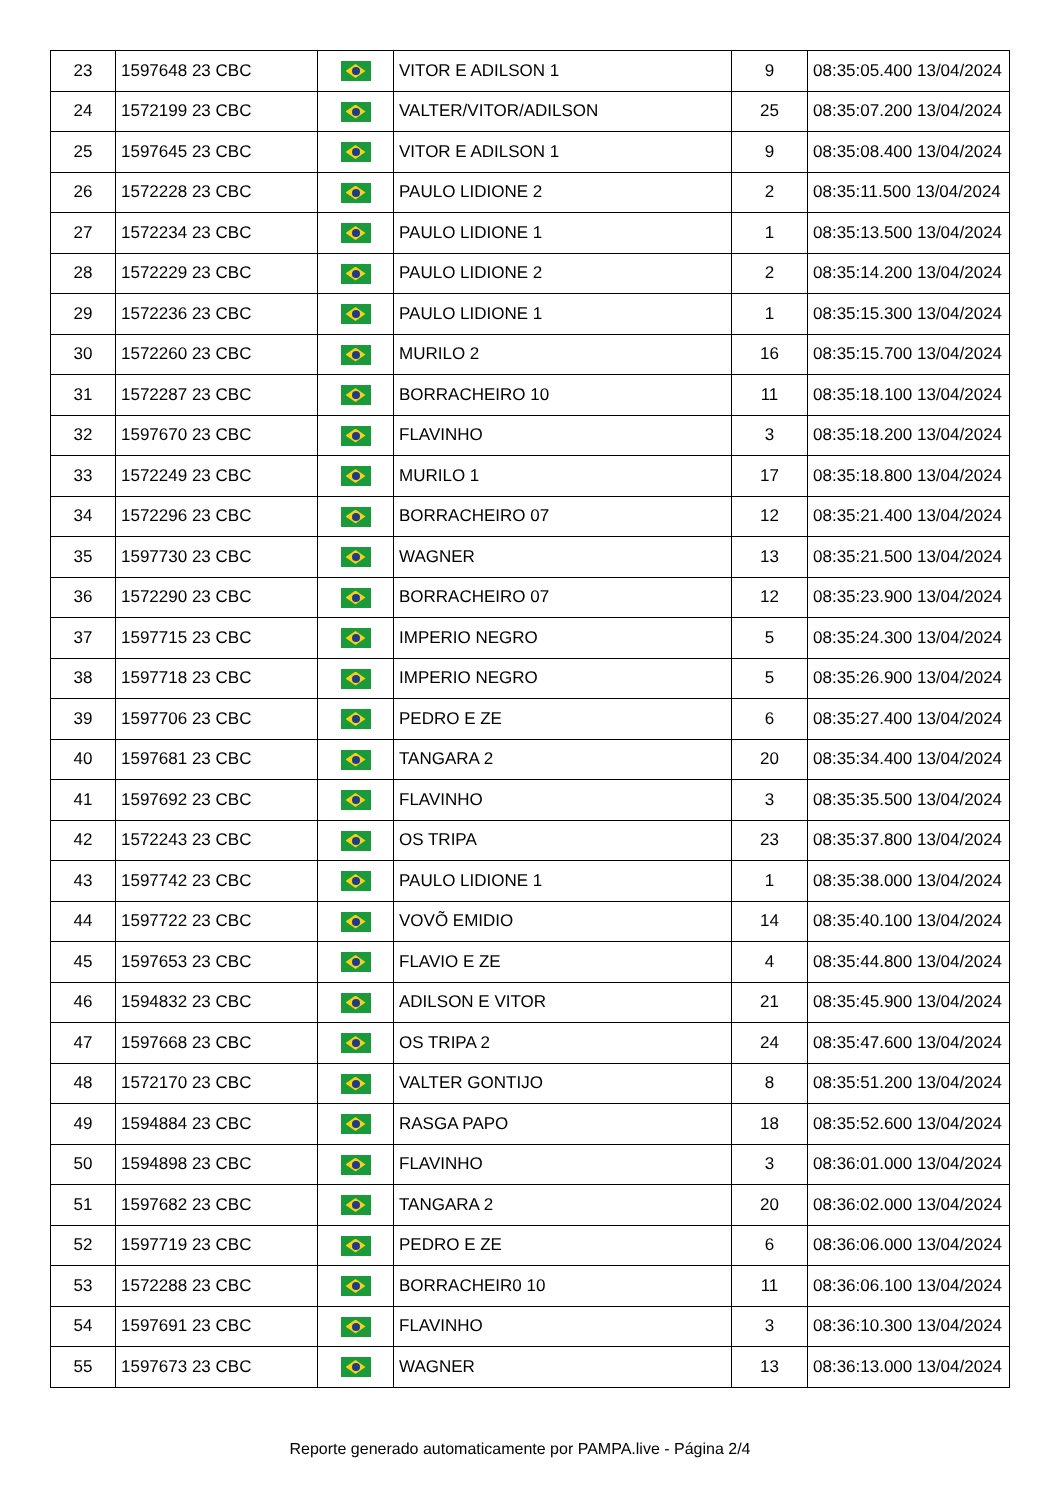| 23 | 1597648 23 CBC | | VITOR E ADILSON 1 | 9 | 08:35:05.400 13/04/2024 |
| 24 | 1572199 23 CBC | | VALTER/VITOR/ADILSON | 25 | 08:35:07.200 13/04/2024 |
| 25 | 1597645 23 CBC | | VITOR E ADILSON 1 | 9 | 08:35:08.400 13/04/2024 |
| 26 | 1572228 23 CBC | | PAULO LIDIONE 2 | 2 | 08:35:11.500 13/04/2024 |
| 27 | 1572234 23 CBC | | PAULO LIDIONE 1 | 1 | 08:35:13.500 13/04/2024 |
| 28 | 1572229 23 CBC | | PAULO LIDIONE 2 | 2 | 08:35:14.200 13/04/2024 |
| 29 | 1572236 23 CBC | | PAULO LIDIONE 1 | 1 | 08:35:15.300 13/04/2024 |
| 30 | 1572260 23 CBC | | MURILO 2 | 16 | 08:35:15.700 13/04/2024 |
| 31 | 1572287 23 CBC | | BORRACHEIRO 10 | 11 | 08:35:18.100 13/04/2024 |
| 32 | 1597670 23 CBC | | FLAVINHO | 3 | 08:35:18.200 13/04/2024 |
| 33 | 1572249 23 CBC | | MURILO 1 | 17 | 08:35:18.800 13/04/2024 |
| 34 | 1572296 23 CBC | | BORRACHEIRO 07 | 12 | 08:35:21.400 13/04/2024 |
| 35 | 1597730 23 CBC | | WAGNER | 13 | 08:35:21.500 13/04/2024 |
| 36 | 1572290 23 CBC | | BORRACHEIRO 07 | 12 | 08:35:23.900 13/04/2024 |
| 37 | 1597715 23 CBC | | IMPERIO NEGRO | 5 | 08:35:24.300 13/04/2024 |
| 38 | 1597718 23 CBC | | IMPERIO NEGRO | 5 | 08:35:26.900 13/04/2024 |
| 39 | 1597706 23 CBC | | PEDRO E ZE | 6 | 08:35:27.400 13/04/2024 |
| 40 | 1597681 23 CBC | | TANGARA 2 | 20 | 08:35:34.400 13/04/2024 |
| 41 | 1597692 23 CBC | | FLAVINHO | 3 | 08:35:35.500 13/04/2024 |
| 42 | 1572243 23 CBC | | OS TRIPA | 23 | 08:35:37.800 13/04/2024 |
| 43 | 1597742 23 CBC | | PAULO LIDIONE 1 | 1 | 08:35:38.000 13/04/2024 |
| 44 | 1597722 23 CBC | | VOVÕ EMIDIO | 14 | 08:35:40.100 13/04/2024 |
| 45 | 1597653 23 CBC | | FLAVIO E ZE | 4 | 08:35:44.800 13/04/2024 |
| 46 | 1594832 23 CBC | | ADILSON E VITOR | 21 | 08:35:45.900 13/04/2024 |
| 47 | 1597668 23 CBC | | OS TRIPA 2 | 24 | 08:35:47.600 13/04/2024 |
| 48 | 1572170 23 CBC | | VALTER GONTIJO | 8 | 08:35:51.200 13/04/2024 |
| 49 | 1594884 23 CBC | | RASGA PAPO | 18 | 08:35:52.600 13/04/2024 |
| 50 | 1594898 23 CBC | | FLAVINHO | 3 | 08:36:01.000 13/04/2024 |
| 51 | 1597682 23 CBC | | TANGARA 2 | 20 | 08:36:02.000 13/04/2024 |
| 52 | 1597719 23 CBC | | PEDRO E ZE | 6 | 08:36:06.000 13/04/2024 |
| 53 | 1572288 23 CBC | | BORRACHEIR0 10 | 11 | 08:36:06.100 13/04/2024 |
| 54 | 1597691 23 CBC | | FLAVINHO | 3 | 08:36:10.300 13/04/2024 |
| 55 | 1597673 23 CBC | | WAGNER | 13 | 08:36:13.000 13/04/2024 |
Reporte generado automaticamente por PAMPA.live - Página 2/4